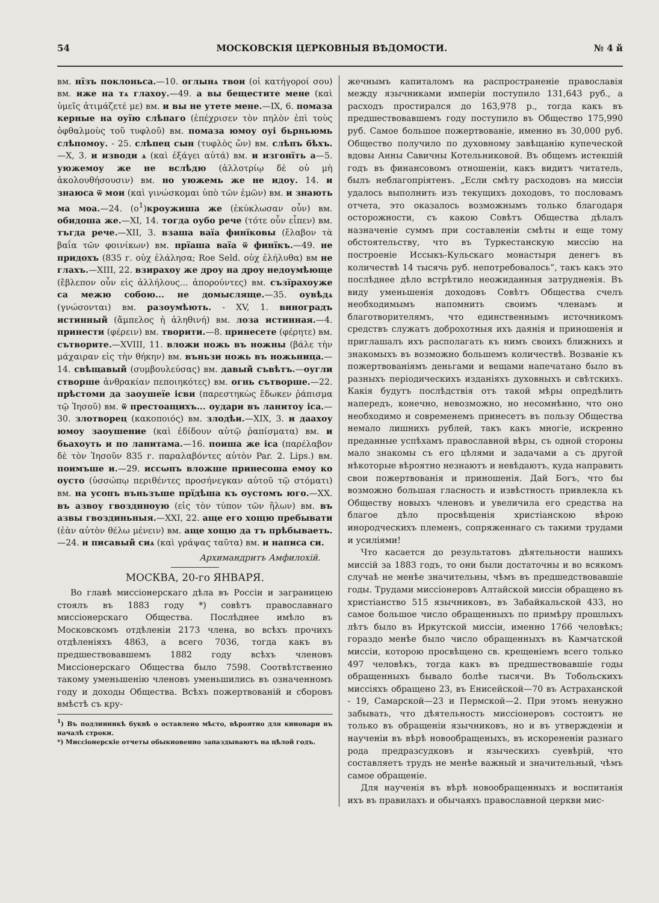54 МОСКОВСКІЯ ЦЕРКОВНЫЯ ВѢДОМОСТИ. № 4 й
вм. нїзъ поклоньса.—10. оглынѧ твои (οἱ κατήγοροί σου) вм. иже на тѧ глахоу.—49. а вы бещестите мене (καὶ ὑμεῖς ἀτιμάζετέ με) вм. и вы не утете мене.—IX, 6. помаза керные на оуїю слѣпаго (ἐπέχρισεν τὸν πηλὸν ἐπὶ τοὺς ὀφθαλμοὺς τοῦ τυφλοῦ) вм. помаза юмоу оуі бьрньюмь слѣпомоу. - 25. слѣпец сын (τυφλὸς ὤν) вм. слѣпъ бѣхъ.—X, 3. и изводи ѧ (καὶ ἐξάγει αὐτά) вм. и изгонїть а—5. уюжемоу же не вслѣдю (ἀλλοτρίῳ δὲ οὐ μὴ ἀκολουθήσουσιν) вм. но уюжемь же не идоу. 14. и знаюса ѿ мои (καὶ γινώσκομαι ὑπὸ τῶν ἐμῶν) вм. и знають ма моа.—24. (о<sup>1</sup>)кроужиша же (ἐκύκλωσαν οὖν) вм. обидоша же.—XI, 14. тогда оубо рече (τότε οὖν εἶπεν) вм. тъгда рече.—XII, 3. взаша ваїа финїковы (ἔλαβον τὰ βαΐα τῶν φοινίκων) вм. прїаша ваїа ѿ финїкъ.—49. не придохъ (835 г. οὐχ ἐλάλησα; Roe Seld. οὐχ ἐλήλυθα) вм не глахъ.—XIII, 22. взирахоу же дроу на дроу недоумѣюще (ἔβλεπον οὖν εἰς ἀλλήλους... ἀπορούντες) вм. съзїрахоуже са межю собою... не домысляще.—35. оувѣдѧ (γνώσονται) вм. разоумѣють. - XV, 1. виноградъ истинный (ἄμπελος ἡ ἀληθινή) вм. лоза истинная.—4. принести (φέρειν) вм. творити.—8. принесете (φέρητε) вм. сътворите.—XVIII, 11. вложи ножь въ ножны (βάλε τὴν μάχαιραν εἰς τὴν θήκην) вм. въньзи ножь въ ножьница.—14. свѣщавый (συμβουλεύσας) вм. давый съвѣтъ.—оугли створше ἀνθρακίαν πεποιηκότες) вм. огнь сътворше.—22. прѣстоми да заоушеїе ісви (παρεστηκὼς ἔδωκεν ῥάπισμα τῷ Ἰησοῦ) вм. ѿ престоащихъ... оудари въ ланитоу іса.—30. злотворец (κακοποιός) вм. злодѣи.—XIX, 3. и даахоу юмоу заоушение (καὶ ἐδίδουν αὐτῷ ῥαπίσματα) вм. и бьахоуть и по ланитама.—16. поиша же іса (παρέλαβον δὲ τὸν Ἰησοῦν 835 г. παραλαβόντες αὐτὸν Par. 2. Lips.) вм. поимъше и.—29. иссωпъ вложше принесоша емоу ко оусто (ὑσσώπῳ περιθέντες προσήνεγκαν αὐτοῦ τῷ στόματι) вм. на усопъ въньзъше прїдѣша къ оустомъ юго.—XX. въ азвоу гвозднноую (εἰς τὸν τύπον τῶν ἥλων) вм. въ азвы гвоздиньныя.—XXI, 22. аще его хощю пребывати (ἐὰν αὐτὸν θέλω μένειν) вм. аще хощю да тъ прѣбываеть.—24. и писавый сиѧ (καὶ γράψας ταῦτα) вм. и написа си.
Архимандритъ Амфилохій.
МОСКВА, 20-го ЯНВАРЯ.
Во главѣ миссіонерскаго дѣла въ Россіи и заграницею стоялъ въ 1883 году *) совѣтъ православнаго миссіонерскаго Общества. Послѣднее имѣло въ Московскомъ отдѣленіи 2173 члена, во всѣхъ прочихъ отдѣленіяхъ 4863, а всего 7036, тогда какъ въ предшествовавшемъ 1882 году всѣхъ членовъ Миссіонерскаго Общества было 7598. Соотвѣтственно такому уменьшенію членовъ уменьшились въ означенномъ году и доходы Общества. Всѣхъ пожертвованій и сборовъ вмѣстѣ съ кру-
<sup>1</sup>) Въ подлинникѣ буквѣ о оставлено мѣсто, вѣроятно для киновари въ началѣ строки.
*) Миссіонерскіе отчеты обыкновенно запаздываютъ на цѣлой годъ.
жечнымъ капиталомъ на распространеніе православія между язычниками имперіи поступило 131,643 руб., а расходъ простирался до 163,978 р., тогда какъ въ предшествовавшемъ году поступило въ Общество 175,990 руб. Самое большое пожертвованіе, именно въ 30,000 руб. Общество получило по духовному завѣщанію купеческой вдовы Анны Савичны Котельниковой. Въ общемъ истекшій годъ въ финансовомъ отношеніи, какъ видитъ читатель, былъ неблагопріятенъ. „Если смѣту расходовъ на миссіи удалось выполнить изъ текущихъ доходовъ, то пословамъ отчета, это оказалось возможнымъ только благодаря осторожности, съ какою Совѣтъ Общества дѣлалъ назначеніе суммъ при составленіи смѣты и еще тому обстоятельству, что въ Туркестанскую миссію на построеніе Иссыкъ-Кульскаго монастыря денегъ въ количествѣ 14 тысячь руб. непотребовалось“, такъ какъ это послѣднее дѣло встрѣтило неожиданныя затрудненія. Въ виду уменьшенія доходовъ Совѣтъ Общества счелъ необходимымъ напомнить своимъ членамъ и благотворителямъ, что единственнымъ источникомъ средствъ служатъ доброхотныя ихъ даянія и приношенія и приглашалъ ихъ располагать къ нимъ своихъ ближнихъ и знакомыхъ въ возможно большемъ количествѣ. Возваніе къ пожертвованіямъ деньгами и вещами напечатано было въ разныхъ періодическихъ изданіяхъ духовныхъ и свѣтскихъ. Какія будутъ послѣдствія отъ такой мѣры опредѣлить напередъ, конечно, невозможно, но несомнѣнно, что оно необходимо и современемъ принесетъ въ пользу Общества немало лишнихъ рублей, такъ какъ многіе, искренно преданные успѣхамъ православной вѣры, съ одной стороны мало знакомы съ его цѣлями и задачами а съ другой нѣкоторые вѣроятно незнаютъ и невѣдаютъ, куда направить свои пожертвованія и приношенія. Дай Богъ, что бы возможно большая гласность и извѣстность привлекла къ Обществу новыхъ членовъ и увеличила его средства на благое дѣло просвѣщенія христіанскою вѣрою инородческихъ племенъ, сопряженнаго съ такими трудами и усиліями!
Что касается до результатовъ дѣятельности нашихъ миссій за 1883 годъ, то они были достаточны и во всякомъ случаѣ не менѣе значительны, чѣмъ въ предшедствовавшіе годы. Трудами миссіонеровъ Алтайской миссіи обращено въ христіанство 515 язычниковъ, въ Забайкальской 433, но самое большое число обращенныхъ по примѣру прошлыхъ лѣтъ было въ Иркутской миссіи, именно 1766 человѣкъ; гораздо менѣе было число обращенныхъ въ Камчатской миссіи, которою просвѣщено св. крещеніемъ всего только 497 человѣкъ, тогда какъ въ предшествовавшіе годы обращенныхъ бывало болѣе тысячи. Въ Тобольскихъ миссіяхъ обращено 23, въ Енисейской—70 въ Астраханской - 19, Самарской—23 и Пермской—2. При этомъ ненужно забывать, что дѣятельность миссіонеровъ состоитъ не только въ обращеніи язычниковъ, но и въ утвержденіи и наученіи въ вѣрѣ новообращеныхъ, въ искорененіи разнаго рода предразсудковъ и языческихъ суевѣрій, что составляетъ трудъ не менѣе важный и значительный, чѣмъ самое обращеніе.
Для наученія въ вѣрѣ новообращенныхъ и воспитанія ихъ въ правилахъ и обычаяхъ православной церкви мис-